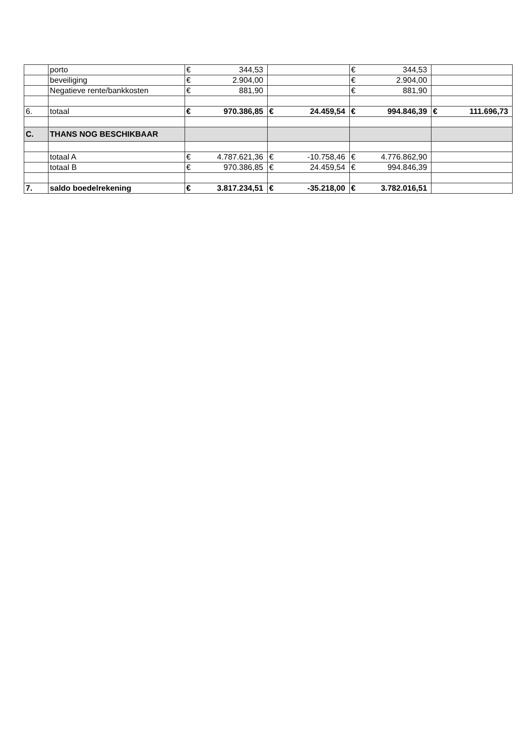| | porto | € | 344,53 | | | € | 344,53 | | |
| | beveiliging | € | 2.904,00 | | | € | 2.904,00 | | |
| | Negatieve rente/bankkosten | € | 881,90 | | | € | 881,90 | | |
| 6. | totaal | € | 970.386,85 | € | 24.459,54 | € | 994.846,39 | € | 111.696,73 |
| C. | THANS NOG BESCHIKBAAR | | | | | | | | |
| | totaal A | € | 4.787.621,36 | € | -10.758,46 | € | 4.776.862,90 | | |
| | totaal B | € | 970.386,85 | € | 24.459,54 | € | 994.846,39 | | |
| 7. | saldo boedelrekening | € | 3.817.234,51 | € | -35.218,00 | € | 3.782.016,51 | | |